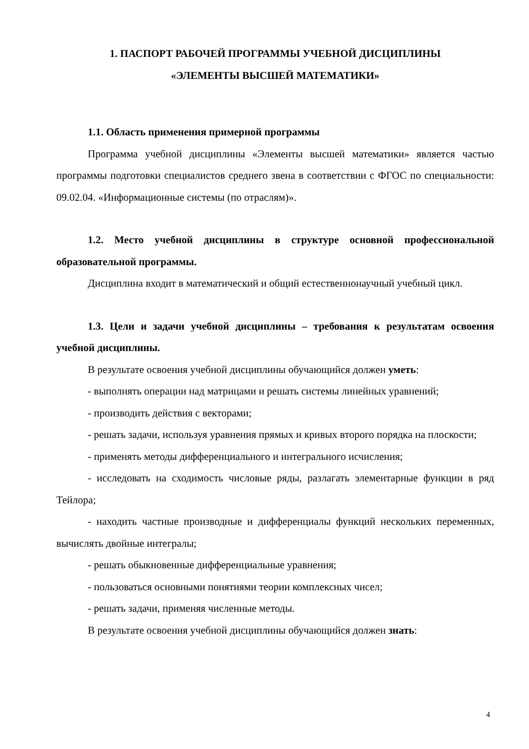1. ПАСПОРТ РАБОЧЕЙ ПРОГРАММЫ УЧЕБНОЙ ДИСЦИПЛИНЫ
«ЭЛЕМЕНТЫ ВЫСШЕЙ МАТЕМАТИКИ»
1.1. Область применения примерной программы
Программа учебной дисциплины «Элементы высшей математики» является частью программы подготовки специалистов среднего звена в соответствии с ФГОС по специальности: 09.02.04. «Информационные системы (по отраслям)».
1.2. Место учебной дисциплины в структуре основной профессиональной образовательной программы.
Дисциплина входит в математический и общий естественнонаучный учебный цикл.
1.3. Цели и задачи учебной дисциплины – требования к результатам освоения учебной дисциплины.
В результате освоения учебной дисциплины обучающийся должен уметь:
- выполнять операции над матрицами и решать системы линейных уравнений;
- производить действия с векторами;
- решать задачи, используя уравнения прямых и кривых второго порядка на плоскости;
- применять методы дифференциального и интегрального исчисления;
- исследовать на сходимость числовые ряды, разлагать элементарные функции в ряд Тейлора;
- находить частные производные и дифференциалы функций нескольких переменных, вычислять двойные интегралы;
- решать обыкновенные дифференциальные уравнения;
- пользоваться основными понятиями теории комплексных чисел;
- решать задачи, применяя численные методы.
В результате освоения учебной дисциплины обучающийся должен знать:
4